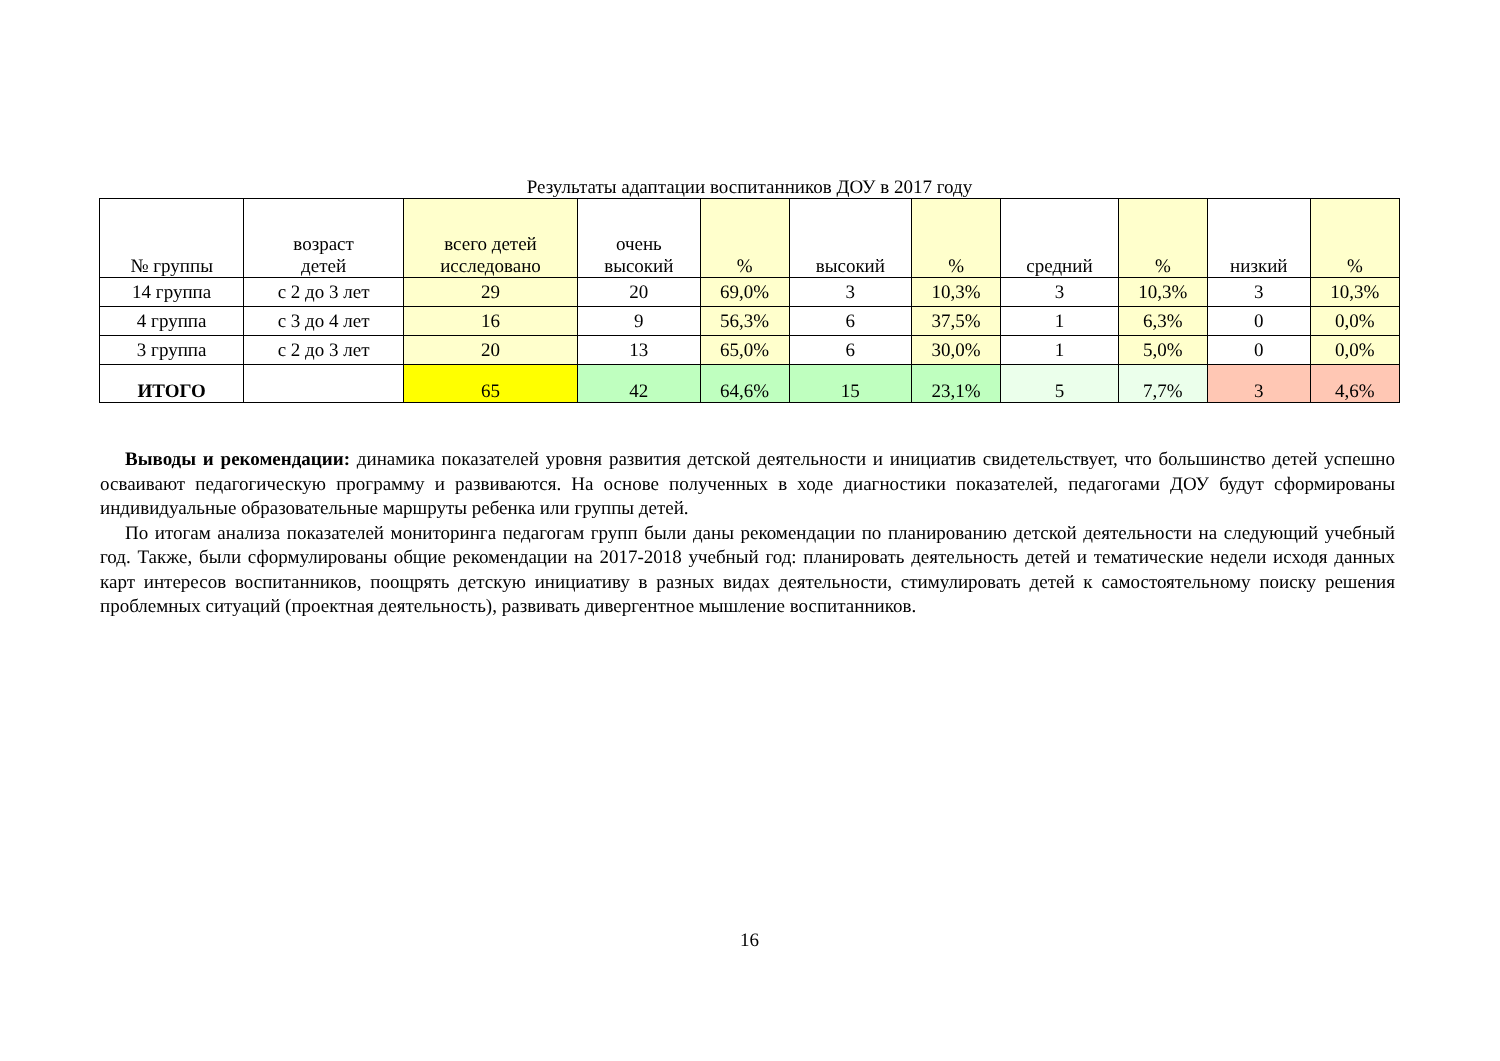Результаты адаптации воспитанников ДОУ в 2017 году
| № группы | возраст детей | всего детей исследовано | очень высокий | % | высокий | % | средний | % | низкий | % |
| --- | --- | --- | --- | --- | --- | --- | --- | --- | --- | --- |
| 14 группа | с 2 до 3 лет | 29 | 20 | 69,0% | 3 | 10,3% | 3 | 10,3% | 3 | 10,3% |
| 4 группа | с 3 до 4 лет | 16 | 9 | 56,3% | 6 | 37,5% | 1 | 6,3% | 0 | 0,0% |
| 3 группа | с 2 до 3 лет | 20 | 13 | 65,0% | 6 | 30,0% | 1 | 5,0% | 0 | 0,0% |
| ИТОГО | | 65 | 42 | 64,6% | 15 | 23,1% | 5 | 7,7% | 3 | 4,6% |
Выводы и рекомендации: динамика показателей уровня развития детской деятельности и инициатив свидетельствует, что большинство детей успешно осваивают педагогическую программу и развиваются. На основе полученных в ходе диагностики показателей, педагогами ДОУ будут сформированы индивидуальные образовательные маршруты ребенка или группы детей.
По итогам анализа показателей мониторинга педагогам групп были даны рекомендации по планированию детской деятельности на следующий учебный год. Также, были сформулированы общие рекомендации на 2017-2018 учебный год: планировать деятельность детей и тематические недели исходя данных карт интересов воспитанников, поощрять детскую инициативу в разных видах деятельности, стимулировать детей к самостоятельному поиску решения проблемных ситуаций (проектная деятельность), развивать дивергентное мышление воспитанников.
16